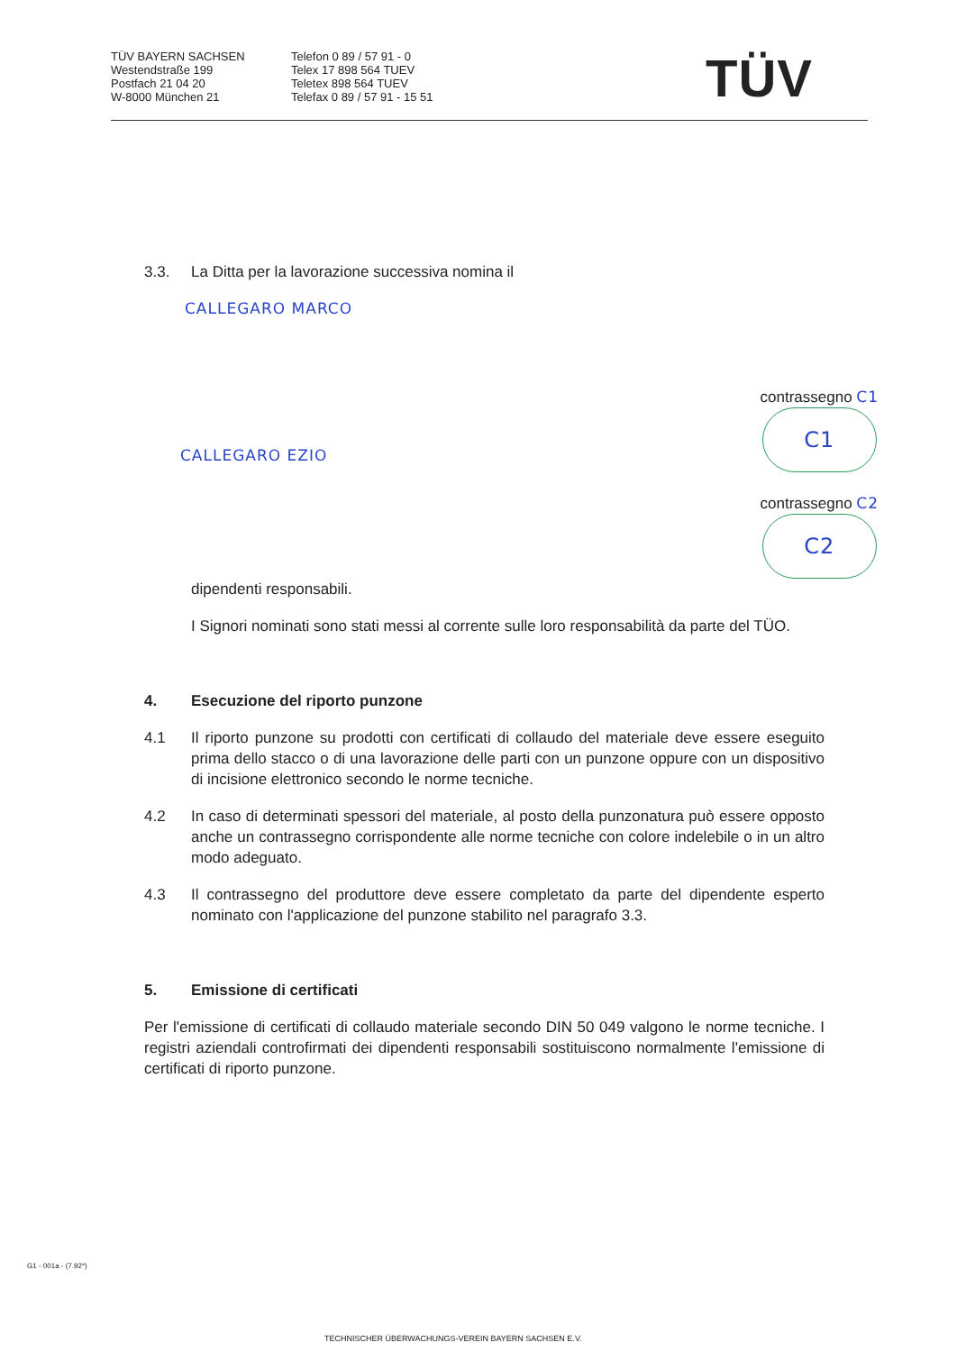TÜV BAYERN SACHSEN
Westendstraße 199
Postfach 21 04 20
W-8000 München 21
Telefon 0 89 / 57 91 - 0
Telex 17 898 564 TUEV
Teletex 898 564 TUEV
Telefax 0 89 / 57 91 - 15 51
TÜV
3.3. La Ditta per la lavorazione successiva nomina il
CALLEGARO MARCO
CALLEGARO EZIO
contrassegno C1
C1
contrassegno C2
C2
dipendenti responsabili.
I Signori nominati sono stati messi al corrente sulle loro responsabilità da parte del TÜO.
4. Esecuzione del riporto punzone
4.1 Il riporto punzone su prodotti con certificati di collaudo del materiale deve essere eseguito prima dello stacco o di una lavorazione delle parti con un punzone oppure con un dispositivo di incisione elettronico secondo le norme tecniche.
4.2 In caso di determinati spessori del materiale, al posto della punzonatura può essere opposto anche un contrassegno corrispondente alle norme tecniche con colore indelebile o in un altro modo adeguato.
4.3 Il contrassegno del produttore deve essere completato da parte del dipendente esperto nominato con l'applicazione del punzone stabilito nel paragrafo 3.3.
5. Emissione di certificati
Per l'emissione di certificati di collaudo materiale secondo DIN 50 049 valgono le norme tecniche. I registri aziendali controfirmati dei dipendenti responsabili sostituiscono normalmente l'emissione di certificati di riporto punzone.
G1 - 001a - (7.92*)
TECHNISCHER ÜBERWACHUNGS-VEREIN BAYERN SACHSEN E.V.